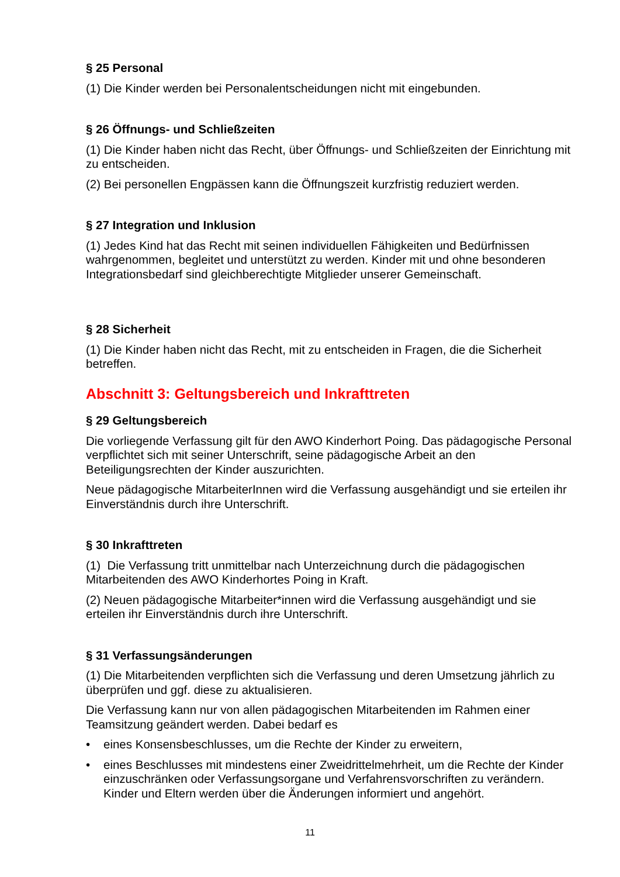§ 25 Personal
(1) Die Kinder werden bei Personalentscheidungen nicht mit eingebunden.
§ 26 Öffnungs- und Schließzeiten
(1) Die Kinder haben nicht das Recht, über Öffnungs- und Schließzeiten der Einrichtung mit zu entscheiden.
(2) Bei personellen Engpässen kann die Öffnungszeit kurzfristig reduziert werden.
§ 27 Integration und Inklusion
(1) Jedes Kind hat das Recht mit seinen individuellen Fähigkeiten und Bedürfnissen wahrgenommen, begleitet und unterstützt zu werden. Kinder mit und ohne besonderen Integrationsbedarf sind gleichberechtigte Mitglieder unserer Gemeinschaft.
§ 28 Sicherheit
(1) Die Kinder haben nicht das Recht, mit zu entscheiden in Fragen, die die Sicherheit betreffen.
Abschnitt 3: Geltungsbereich und Inkrafttreten
§ 29 Geltungsbereich
Die vorliegende Verfassung gilt für den AWO Kinderhort Poing. Das pädagogische Personal verpflichtet sich mit seiner Unterschrift, seine pädagogische Arbeit an den Beteiligungsrechten der Kinder auszurichten.
Neue pädagogische MitarbeiterInnen wird die Verfassung ausgehändigt und sie erteilen ihr Einverständnis durch ihre Unterschrift.
§ 30 Inkrafttreten
(1) Die Verfassung tritt unmittelbar nach Unterzeichnung durch die pädagogischen Mitarbeitenden des AWO Kinderhortes Poing in Kraft.
(2) Neuen pädagogische Mitarbeiter*innen wird die Verfassung ausgehändigt und sie erteilen ihr Einverständnis durch ihre Unterschrift.
§ 31 Verfassungsänderungen
(1) Die Mitarbeitenden verpflichten sich die Verfassung und deren Umsetzung jährlich zu überprüfen und ggf. diese zu aktualisieren.
Die Verfassung kann nur von allen pädagogischen Mitarbeitenden im Rahmen einer Teamsitzung geändert werden. Dabei bedarf es
• eines Konsensbeschlusses, um die Rechte der Kinder zu erweitern,
• eines Beschlusses mit mindestens einer Zweidrittelmehrheit, um die Rechte der Kinder einzuschränken oder Verfassungsorgane und Verfahrensvorschriften zu verändern. Kinder und Eltern werden über die Änderungen informiert und angehört.
11